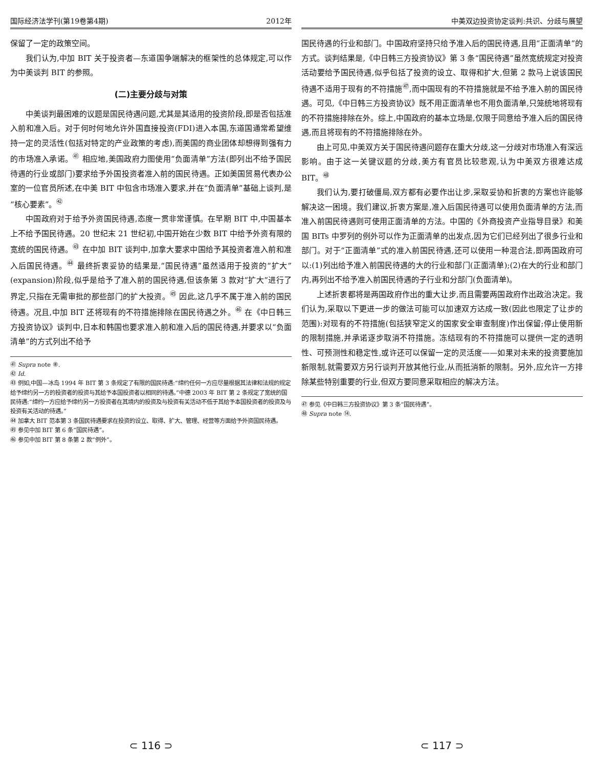国际经济法学刊(第19卷第4期) 2012年
保留了一定的政策空间。
我们认为,中加 BIT 关于投资者—东道国争端解决的框架性的总体规定,可以作为中美谈判 BIT 的参照。
(二)主要分歧与对策
中美谈判最困难的议题是国民待遇问题,尤其是其适用的投资阶段,即是否包括准入前和准入后。对于何时何地允许外国直接投资(FDI)进入本国,东道国通常希望维持一定的灵活性(包括对特定的产业政策的考虑),而美国的商业团体却想得到强有力的市场准入承诺。<sup>㊶</sup> 相应地,美国政府力图使用“负面清单”方法(即列出不给予国民待遇的行业或部门)要求给予外国投资者准入前的国民待遇。正如美国贸易代表办公室的一位官员所述,在中美 BIT 中包含市场准入要求,并在“负面清单”基础上谈判,是“核心要素”。<sup>㊷</sup>
中国政府对于给予外资国民待遇,态度一贯非常谨慎。在早期 BIT 中,中国基本上不给予国民待遇。20 世纪末 21 世纪初,中国开始在少数 BIT 中给予外资有限的宽统的国民待遇。<sup>㊸</sup> 在中加 BIT 谈判中,加拿大要求中国给予其投资者准入前和准入后国民待遇。<sup>㊹</sup> 最终折衷妥协的结果是,“国民待遇”虽然适用于投资的“扩大”(expansion)阶段,似乎是给予了准入前的国民待遇,但该条第 3 款对“扩大”进行了界定,只指在无需审批的那些部门的扩大投资。<sup>㊺</sup> 因此,这几乎不属于准入前的国民待遇。况且,中加 BIT 还将现有的不符措施排除在国民待遇之外。<sup>㊻</sup> 在《中日韩三方投资协议》谈判中,日本和韩国也要求准入前和准入后的国民待遇,并要求以“负面清单”的方式列出不给予
㊶ Supra note ⑧.
㊷ Id.
㊸ 例如,中国—冰岛 1994 年 BIT 第 3 条规定了有限的国民待遇:“缔约任何一方应尽量根据其法律和法规的规定给予缔约另一方的投资者的投资与其给予本国投资者以相同的待遇。”中德 2003 年 BIT 第 2 条规定了宽统的国民待遇:“缔约一方应给予缔约另一方投资者在其境内的投资及与投资有关活动不低于其给予本国投资者的投资及与投资有关活动的待遇。”
㊹ 加拿大 BIT 范本第 3 条国民待遇要求在投资的设立、取得、扩大、管理、经营等方面给予外资国民待遇。
㊺ 参见中加 BIT 第 6 条“国民待遇”。
㊻ 参见中加 BIT 第 8 条第 2 款“例外”。
⊂ 116 ⊃
中美双边投资协定谈判:共识、分歧与展望
国民待遇的行业和部门。中国政府坚持只给予准入后的国民待遇,且用“正面清单”的方式。谈判结果是,《中日韩三方投资协议》第 3 条“国民待遇”虽然宽统规定对投资活动要给予国民待遇,似乎包括了投资的设立、取得和扩大,但第 2 款马上说该国民待遇不适用于现有的不符措施<sup>㊼</sup>,而中国现有的不符措施就是不给予准入前的国民待遇。可见,《中日韩三方投资协议》既不用正面清单也不用负面清单,只笼统地将现有的不符措施排除在外。综上,中国政府的基本立场是,仅限于同意给予准入后的国民待遇,而且将现有的不符措施排除在外。
由上可见,中美双方关于国民待遇问题存在重大分歧,这一分歧对市场准入有深远影响。由于这一关键议题的分歧,美方有官员比较悲观,认为中美双方很难达成 BIT。<sup>㊽</sup>
我们认为,要打破僵局,双方都有必要作出让步,采取妥协和折衷的方案也许能够解决这一困境。我们建议,折衷方案是,准入后国民待遇可以使用负面清单的方法,而准入前国民待遇则可使用正面清单的方法。中国的《外商投资产业指导目录》和美国 BITs 中罗列的例外可以作为正面清单的出发点,因为它们已经列出了很多行业和部门。对于“正面清单”式的准入前国民待遇,还可以使用一种混合法,即两国政府可以:(1)列出给予准入前国民待遇的大的行业和部门(正面清单);(2)在大的行业和部门内,再列出不给予准入前国民待遇的子行业和分部门(负面清单)。
上述折衷都将是两国政府作出的重大让步,而且需要两国政府作出政治决定。我们认为,采取以下更进一步的做法可能可以加速双方达成一致(因此也限定了让步的范围):对现有的不符措施(包括狭窄定义的国家安全审查制度)作出保留;停止使用新的限制措施,并承诺逐步取消不符措施。冻结现有的不符措施可以提供一定的透明性、可预测性和稳定性,或许还可以保留一定的灵活度——如果对未来的投资要施加新限制,就需要双方另行谈判开放其他行业,从而抵消新的限制。另外,应允许一方排除某些特别重要的行业,但双方要同意采取相应的解决方法。
㊼ 参见《中日韩三方投资协议》第 3 条“国民待遇”。
㊽ Supra note ⑭.
⊂ 117 ⊃